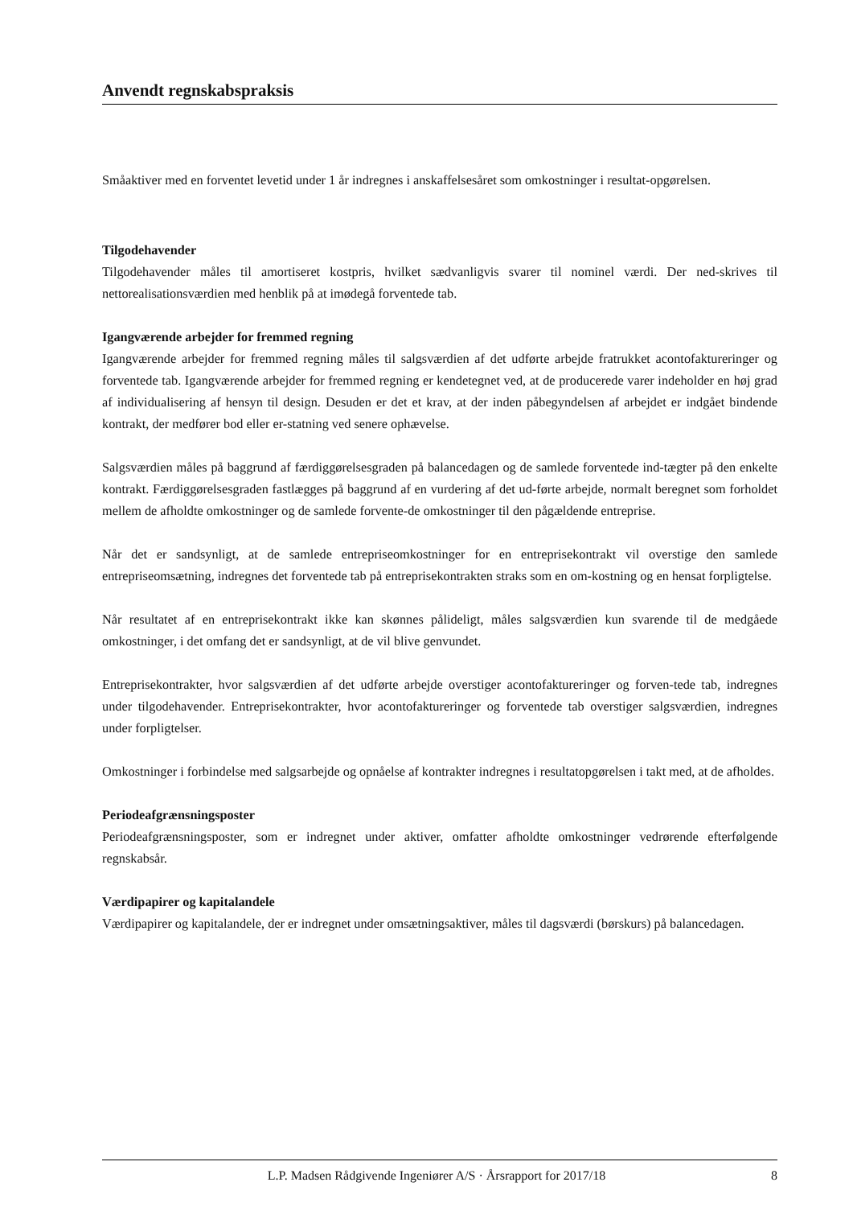Anvendt regnskabspraksis
Småaktiver med en forventet levetid under 1 år indregnes i anskaffelsesåret som omkostninger i resultat-opgørelsen.
Tilgodehavender
Tilgodehavender måles til amortiseret kostpris, hvilket sædvanligvis svarer til nominel værdi. Der ned-skrives til nettorealisationsværdien med henblik på at imødegå forventede tab.
Igangværende arbejder for fremmed regning
Igangværende arbejder for fremmed regning måles til salgsværdien af det udførte arbejde fratrukket acontofaktureringer og forventede tab. Igangværende arbejder for fremmed regning er kendetegnet ved, at de producerede varer indeholder en høj grad af individualisering af hensyn til design. Desuden er det et krav, at der inden påbegyndelsen af arbejdet er indgået bindende kontrakt, der medfører bod eller er-statning ved senere ophævelse.
Salgsværdien måles på baggrund af færdiggørelsesgraden på balancedagen og de samlede forventede ind-tægter på den enkelte kontrakt. Færdiggørelsesgraden fastlægges på baggrund af en vurdering af det ud-førte arbejde, normalt beregnet som forholdet mellem de afholdte omkostninger og de samlede forvente-de omkostninger til den pågældende entreprise.
Når det er sandsynligt, at de samlede entrepriseomkostninger for en entreprisekontrakt vil overstige den samlede entrepriseomsætning, indregnes det forventede tab på entreprisekontrakten straks som en om-kostning og en hensat forpligtelse.
Når resultatet af en entreprisekontrakt ikke kan skønnes pålideligt, måles salgsværdien kun svarende til de medgåede omkostninger, i det omfang det er sandsynligt, at de vil blive genvundet.
Entreprisekontrakter, hvor salgsværdien af det udførte arbejde overstiger acontofaktureringer og forven-tede tab, indregnes under tilgodehavender. Entreprisekontrakter, hvor acontofaktureringer og forventede tab overstiger salgsværdien, indregnes under forpligtelser.
Omkostninger i forbindelse med salgsarbejde og opnåelse af kontrakter indregnes i resultatopgørelsen i takt med, at de afholdes.
Periodeafgrænsningsposter
Periodeafgrænsningsposter, som er indregnet under aktiver, omfatter afholdte omkostninger vedrørende efterfølgende regnskabsår.
Værdipapirer og kapitalandele
Værdipapirer og kapitalandele, der er indregnet under omsætningsaktiver, måles til dagsværdi (børskurs) på balancedagen.
L.P. Madsen Rådgivende Ingeniører A/S · Årsrapport for 2017/18 8